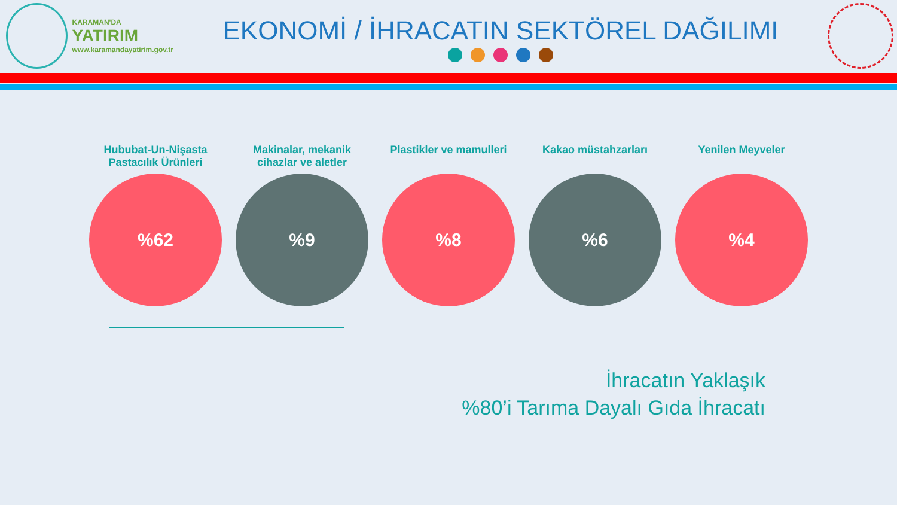KARAMAN'DA
YATIRIM
www.karamandayatirim.gov.tr
EKONOMİ / İHRACATIN SEKTÖREL DAĞILIMI
Hububat-Un-Nişasta Pastacılık Ürünleri
%62
Makinalar, mekanik cihazlar ve aletler
%9
Plastikler ve mamulleri
%8
Kakao müstahzarları
%6
Yenilen Meyveler
%4
İhracatın Yaklaşık
%80’i Tarıma Dayalı Gıda İhracatı